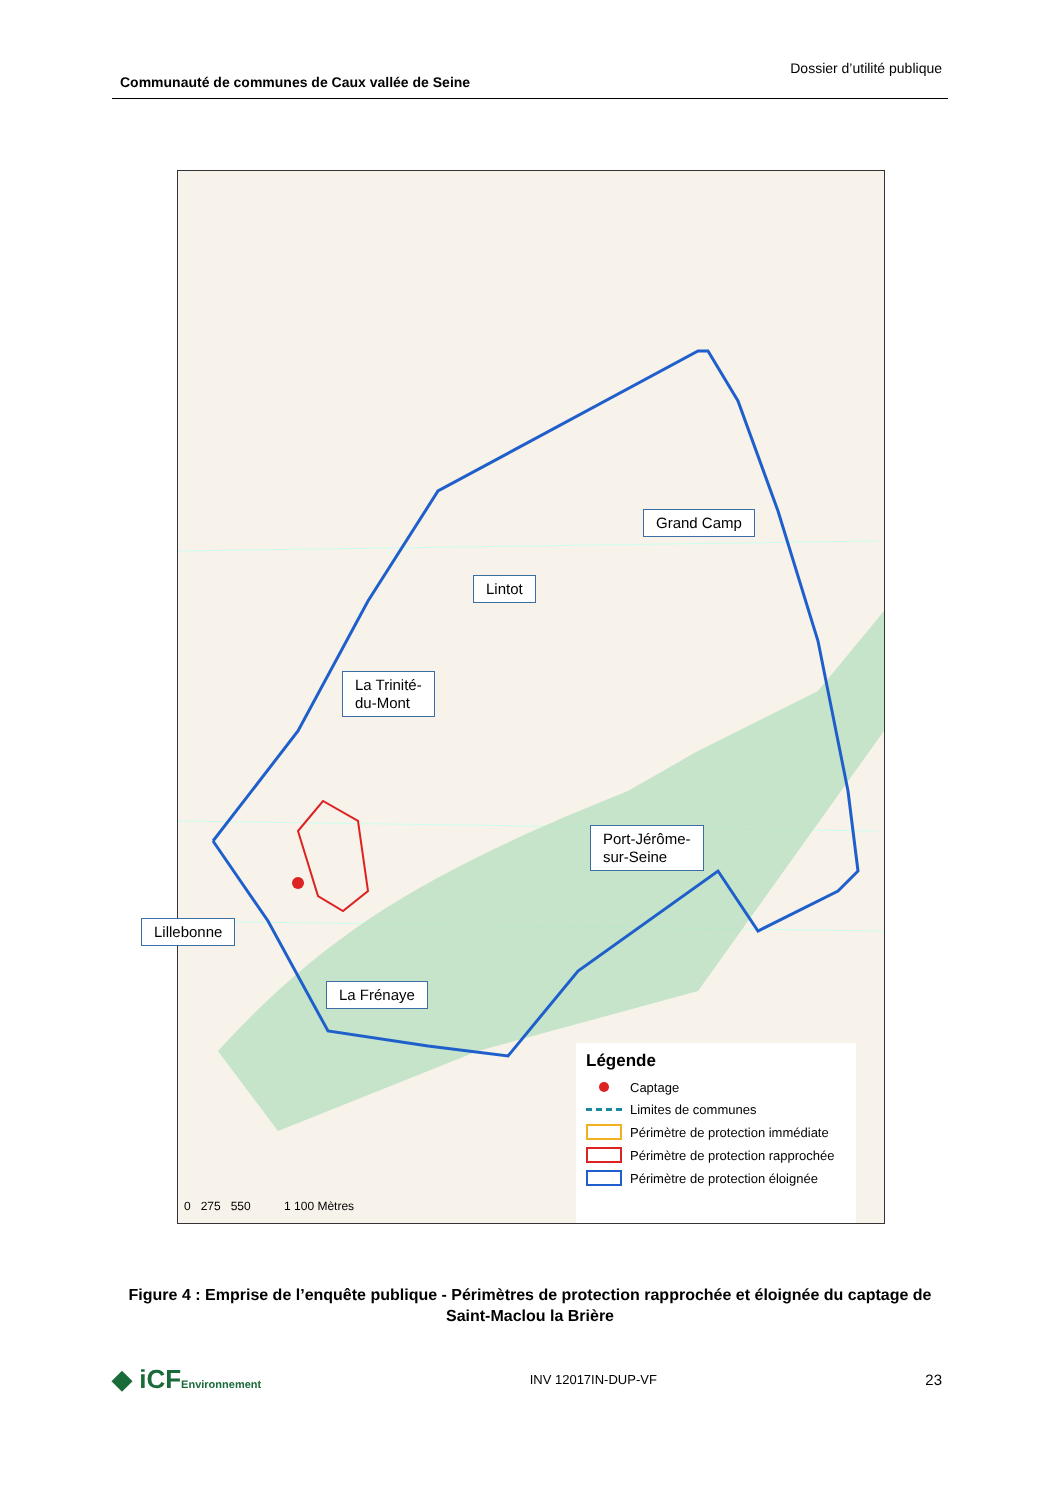Communauté de communes de Caux vallée de Seine
Dossier d’utilité publique
Grand Camp
Lintot
La Trinité-
du-Mont
Port-Jérôme-
sur-Seine
La Frénaye
0 275 550 1 100 Mètres
Légende
Captage
Limites de communes
Périmètre de protection immédiate
Périmètre de protection rapprochée
Périmètre de protection éloignée
Lillebonne
Figure 4 : Emprise de l’enquête publique - Périmètres de protection rapprochée et éloignée du captage de Saint-Maclou la Brière
◆ iCFEnvironnement INV 12017IN-DUP-VF 23